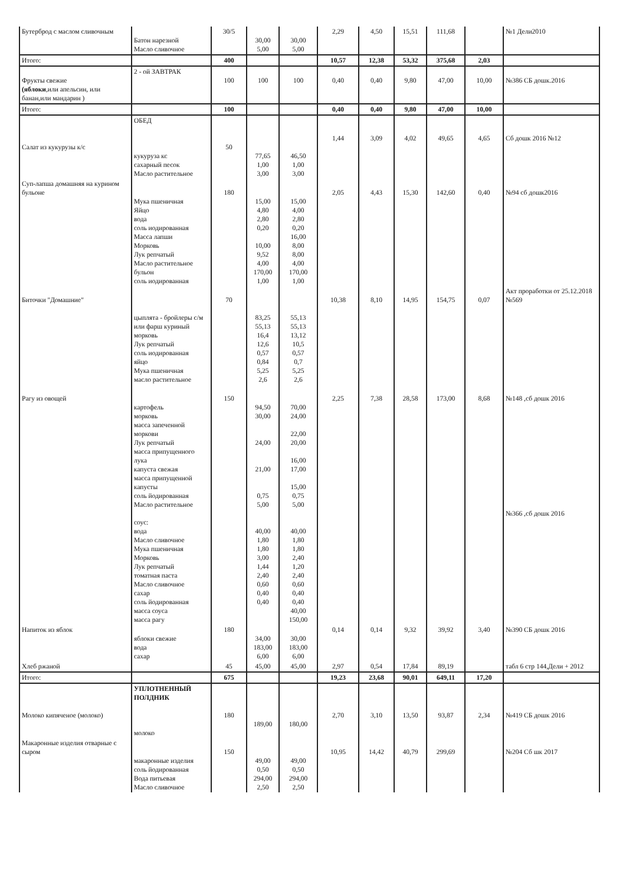| Бутерброд с маслом сливочным | Батон нарезной Масло сливочное | 30/5 | 30,00 5,00 | 30,00 5,00 | 2,29 | 4,50 | 15,51 | 111,68 | | №1 Дели2010 |
| Итого: | | 400 | | | 10,57 | 12,38 | 53,32 | 375,68 | 2,03 | |
| Фрукты свежие (яблоки ,или апельсин, или банан,или мандарин ) | 2 - ой ЗАВТРАК | 100 | 100 | 100 | 0,40 | 0,40 | 9,80 | 47,00 | 10,00 | №386 СБ дошк.2016 |
| Итого: | | 100 | | | 0,40 | 0,40 | 9,80 | 47,00 | 10,00 | |
| Салат из кукурузы к/с | ОБЕД кукуруза кс сахарный песок Масло растительное | 50 | 77,65 1,00 3,00 | 46,50 1,00 3,00 | 1,44 | 3,09 | 4,02 | 49,65 | 4,65 | Сб дошк 2016 №12 |
| Суп-лапша домашняя на курином бульоне | Мука пшеничная Яйцо вода соль иодированная Масса лапши Морковь Лук репчатый Масло растительное бульон соль иодированная | 180 | 15,00 4,80 2,80 0,20 10,00 9,52 4,00 170,00 1,00 | 15,00 4,00 2,80 0,20 16,00 8,00 8,00 4,00 170,00 1,00 | 2,05 | 4,43 | 15,30 | 142,60 | 0,40 | №94 сб дошк2016 |
| Биточки "Домашние" | цыплята - бройлеры с/м или фарш куриный морковь Лук репчатый соль иодированная яйцо Мука пшеничная масло растительное | 70 | 83,25 55,13 16,4 12,6 0,57 0,84 5,25 2,6 | 55,13 55,13 13,12 10,5 0,57 0,7 5,25 2,6 | 10,38 | 8,10 | 14,95 | 154,75 | 0,07 | Акт проработки от 25.12.2018 №569 |
| Рагу из овощей | картофель морковь масса запеченной моркови Лук репчатый масса припущенного лука капуста свежая масса припущенной капусты соль йодированная Масло растительное соус: вода Масло сливочное Мука пшеничная Морковь Лук репчатый томатная паста Масло сливочное сахар соль йодированная масса соуса масса рагу | 150 | 94,50 30,00 24,00 21,00 0,75 5,00 40,00 1,80 1,80 3,00 1,44 2,40 0,60 0,40 0,40 | 70,00 24,00 22,00 20,00 16,00 17,00 15,00 0,75 5,00 40,00 1,80 1,80 2,40 1,20 2,40 0,60 0,40 0,40 40,00 150,00 | 2,25 | 7,38 | 28,58 | 173,00 | 8,68 | №148 ,сб дошк 2016 №366 ,сб дошк 2016 |
| Напиток из яблок | яблоки свежие вода сахар | 180 | 34,00 183,00 6,00 | 30,00 183,00 6,00 | 0,14 | 0,14 | 9,32 | 39,92 | 3,40 | №390 СБ дошк 2016 |
| Хлеб ржаной | | 45 | 45,00 | 45,00 | 2,97 | 0,54 | 17,84 | 89,19 | | табл 6 стр 144,Дели + 2012 |
| Итого: | | 675 | | | 19,23 | 23,68 | 90,01 | 649,11 | 17,20 | |
| Молоко кипяченое (молоко) | УПЛОТНЕННЫЙ ПОЛДНИК молоко | 180 | 189,00 | 180,00 | 2,70 | 3,10 | 13,50 | 93,87 | 2,34 | №419 СБ дошк 2016 |
| Макаронные изделия отварные с сыром | макаронные изделия соль йодированная Вода питьевая Масло сливочное | 150 | 49,00 0,50 294,00 2,50 | 49,00 0,50 294,00 2,50 | 10,95 | 14,42 | 40,79 | 299,69 | | №204 Сб шк 2017 |